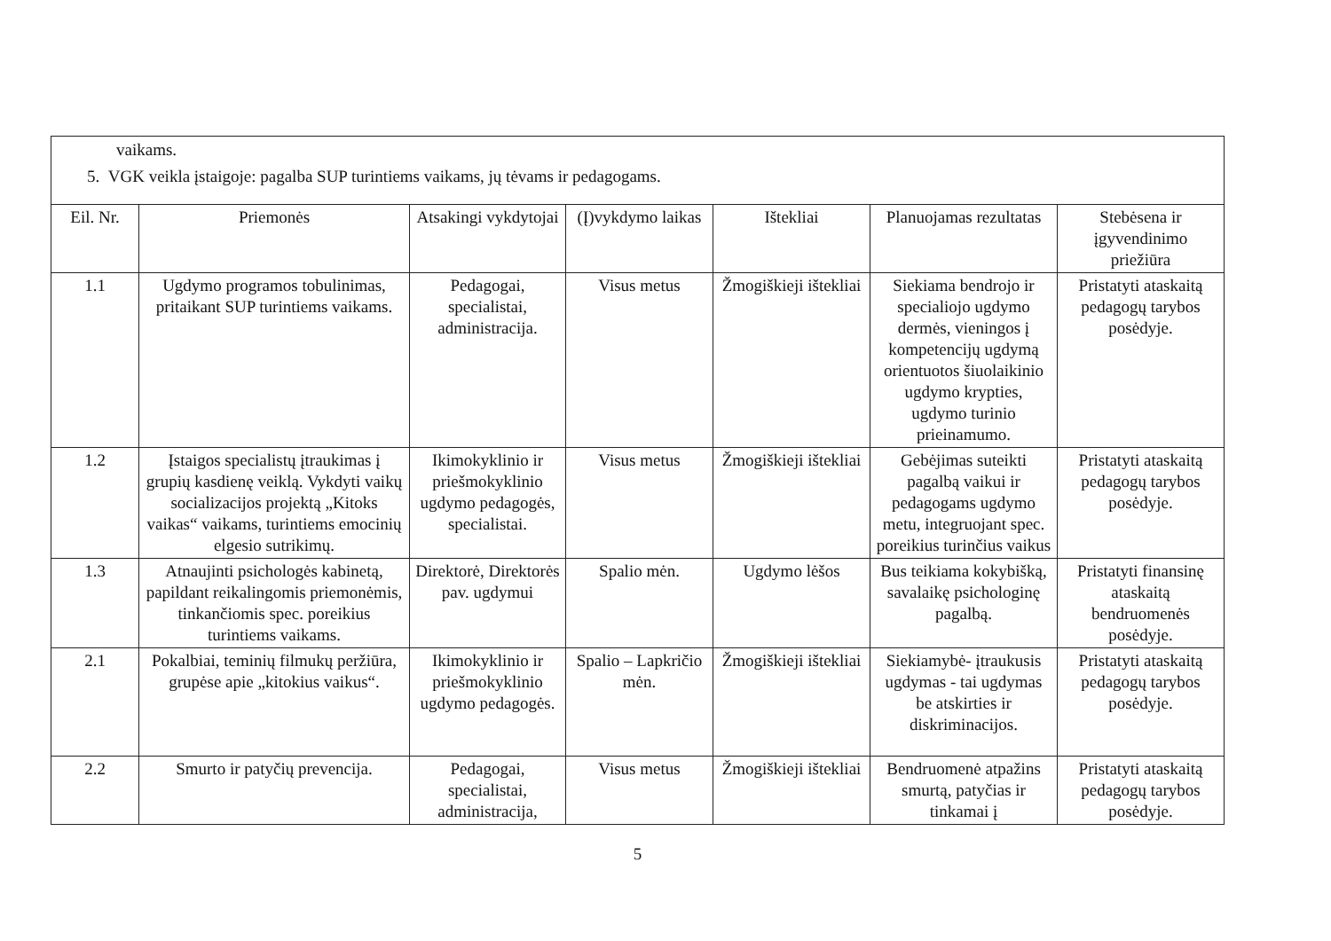vaikams.
5. VGK veikla įstaigoje: pagalba SUP turintiems vaikams, jų tėvams ir pedagogams.
| Eil. Nr. | Priemonės | Atsakingi vykdytojai | (Į)vykdymo laikas | Ištekliai | Planuojamas rezultatas | Stebėsena ir įgyvendinimo priežiūra |
| --- | --- | --- | --- | --- | --- | --- |
| 1.1 | Ugdymo programos tobulinimas, pritaikant SUP turintiems vaikams. | Pedagogai, specialistai, administracija. | Visus metus | Žmogiškieji ištekliai | Siekiama bendrojo ir specialiojo ugdymo dermės, vieningos į kompetencijų ugdymą orientuotos šiuolaikinio ugdymo krypties, ugdymo turinio prieinamumo. | Pristatyti ataskaitą pedagogų tarybos posėdyje. |
| 1.2 | Įstaigos specialistų įtraukimas į grupių kasdienę veiklą. Vykdyti vaikų socializacijos projektą „Kitoks vaikas“ vaikams, turintiems emocinių elgesio sutrikimų. | Ikimokyklinio ir priešmokyklinio ugdymo pedagogės, specialistai. | Visus metus | Žmogiškieji ištekliai | Gebėjimas suteikti pagalbą vaikui ir pedagogams ugdymo metu, integruojant spec. poreikius turinčius vaikus | Pristatyti ataskaitą pedagogų tarybos posėdyje. |
| 1.3 | Atnaujinti psichologės kabinetą, papildant reikalingomis priemonėmis, tinkančiomis spec. poreikius turintiems vaikams. | Direktorė, Direktorės pav. ugdymui | Spalio mėn. | Ugdymo lėšos | Bus teikiama kokybišką, savalaikę psichologinę pagalbą. | Pristatyti finansinę ataskaitą bendruomenės posėdyje. |
| 2.1 | Pokalbiai, teminių filmukų peržiūra, grupėse apie „kitokius vaikus“. | Ikimokyklinio ir priešmokyklinio ugdymo pedagogės. | Spalio – Lapkričio mėn. | Žmogiškieji ištekliai | Siekiamybė- įtraukusis ugdymas - tai ugdymas be atskirties ir diskriminacijos. | Pristatyti ataskaitą pedagogų tarybos posėdyje. |
| 2.2 | Smurto ir patyčių prevencija. | Pedagogai, specialistai, administracija, | Visus metus | Žmogiškieji ištekliai | Bendruomenė atpažins smurtą, patyčias ir tinkamai į | Pristatyti ataskaitą pedagogų tarybos posėdyje. |
5